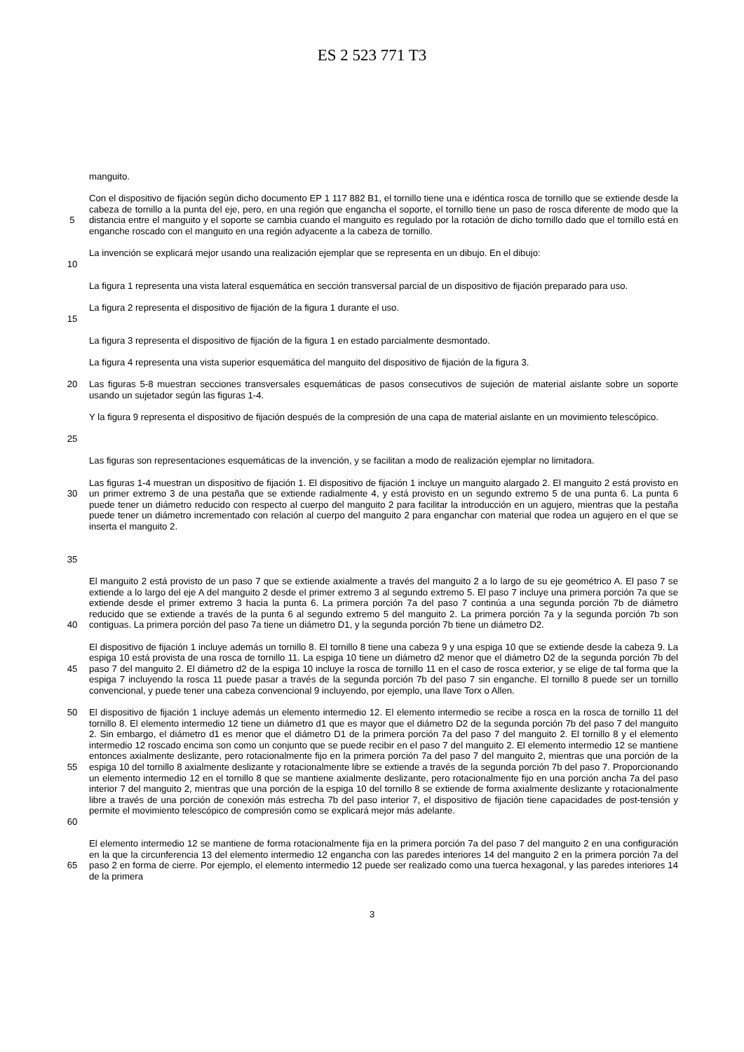ES 2 523 771 T3
manguito.
5 Con el dispositivo de fijación según dicho documento EP 1 117 882 B1, el tornillo tiene una e idéntica rosca de tornillo que se extiende desde la cabeza de tornillo a la punta del eje, pero, en una región que engancha el soporte, el tornillo tiene un paso de rosca diferente de modo que la distancia entre el manguito y el soporte se cambia cuando el manguito es regulado por la rotación de dicho tornillo dado que el tornillo está en enganche roscado con el manguito en una región adyacente a la cabeza de tornillo.
10 La invención se explicará mejor usando una realización ejemplar que se representa en un dibujo. En el dibujo:
La figura 1 representa una vista lateral esquemática en sección transversal parcial de un dispositivo de fijación preparado para uso.
15 La figura 2 representa el dispositivo de fijación de la figura 1 durante el uso.
La figura 3 representa el dispositivo de fijación de la figura 1 en estado parcialmente desmontado.
La figura 4 representa una vista superior esquemática del manguito del dispositivo de fijación de la figura 3.
20 Las figuras 5-8 muestran secciones transversales esquemáticas de pasos consecutivos de sujeción de material aislante sobre un soporte usando un sujetador según las figuras 1-4.
25 Y la figura 9 representa el dispositivo de fijación después de la compresión de una capa de material aislante en un movimiento telescópico.
Las figuras son representaciones esquemáticas de la invención, y se facilitan a modo de realización ejemplar no limitadora.
30
35
Las figuras 1-4 muestran un dispositivo de fijación 1. El dispositivo de fijación 1 incluye un manguito alargado 2. El manguito 2 está provisto en un primer extremo 3 de una pestaña que se extiende radialmente 4, y está provisto en un segundo extremo 5 de una punta 6. La punta 6 puede tener un diámetro reducido con respecto al cuerpo del manguito 2 para facilitar la introducción en un agujero, mientras que la pestaña puede tener un diámetro incrementado con relación al cuerpo del manguito 2 para enganchar con material que rodea un agujero en el que se inserta el manguito 2.
40 El manguito 2 está provisto de un paso 7 que se extiende axialmente a través del manguito 2 a lo largo de su eje geométrico A. El paso 7 se extiende a lo largo del eje A del manguito 2 desde el primer extremo 3 al segundo extremo 5. El paso 7 incluye una primera porción 7a que se extiende desde el primer extremo 3 hacia la punta 6. La primera porción 7a del paso 7 continúa a una segunda porción 7b de diámetro reducido que se extiende a través de la punta 6 al segundo extremo 5 del manguito 2. La primera porción 7a y la segunda porción 7b son contiguas. La primera porción del paso 7a tiene un diámetro D1, y la segunda porción 7b tiene un diámetro D2.
45 El dispositivo de fijación 1 incluye además un tornillo 8. El tornillo 8 tiene una cabeza 9 y una espiga 10 que se extiende desde la cabeza 9. La espiga 10 está provista de una rosca de tornillo 11. La espiga 10 tiene un diámetro d2 menor que el diámetro D2 de la segunda porción 7b del paso 7 del manguito 2. El diámetro d2 de la espiga 10 incluye la rosca de tornillo 11 en el caso de rosca exterior, y se elige de tal forma que la espiga 7 incluyendo la rosca 11 puede pasar a través de la segunda porción 7b del paso 7 sin enganche. El tornillo 8 puede ser un tornillo convencional, y puede tener una cabeza convencional 9 incluyendo, por ejemplo, una llave Torx o Allen.
50
55
60
El dispositivo de fijación 1 incluye además un elemento intermedio 12. El elemento intermedio se recibe a rosca en la rosca de tornillo 11 del tornillo 8. El elemento intermedio 12 tiene un diámetro d1 que es mayor que el diámetro D2 de la segunda porción 7b del paso 7 del manguito 2. Sin embargo, el diámetro d1 es menor que el diámetro D1 de la primera porción 7a del paso 7 del manguito 2. El tornillo 8 y el elemento intermedio 12 roscado encima son como un conjunto que se puede recibir en el paso 7 del manguito 2. El elemento intermedio 12 se mantiene entonces axialmente deslizante, pero rotacionalmente fijo en la primera porción 7a del paso 7 del manguito 2, mientras que una porción de la espiga 10 del tornillo 8 axialmente deslizante y rotacionalmente libre se extiende a través de la segunda porción 7b del paso 7. Proporcionando un elemento intermedio 12 en el tornillo 8 que se mantiene axialmente deslizante, pero rotacionalmente fijo en una porción ancha 7a del paso interior 7 del manguito 2, mientras que una porción de la espiga 10 del tornillo 8 se extiende de forma axialmente deslizante y rotacionalmente libre a través de una porción de conexión más estrecha 7b del paso interior 7, el dispositivo de fijación tiene capacidades de post-tensión y permite el movimiento telescópico de compresión como se explicará mejor más adelante.
65 El elemento intermedio 12 se mantiene de forma rotacionalmente fija en la primera porción 7a del paso 7 del manguito 2 en una configuración en la que la circunferencia 13 del elemento intermedio 12 engancha con las paredes interiores 14 del manguito 2 en la primera porción 7a del paso 2 en forma de cierre. Por ejemplo, el elemento intermedio 12 puede ser realizado como una tuerca hexagonal, y las paredes interiores 14 de la primera
3